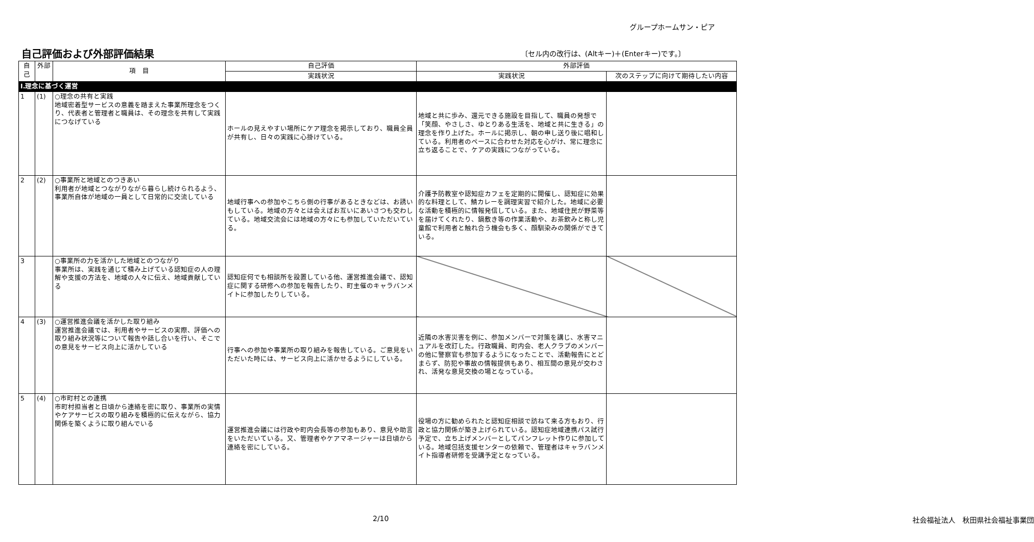グループホームサン・ピア
自己評価および外部評価結果
〔セル内の改行は、(Altキー)＋(Enterキー)です。〕
| 自己 | 外部 | 項 目 | 自己評価 | 外部評価 | |
| --- | --- | --- | --- | --- | --- |
| | | | 実践状況 | 実践状況 | 次のステップに向けて期待したい内容 |
| Ⅰ.理念に基づく運営 | | | | | |
| 1 | (1) | ○理念の共有と実践 地域密着型サービスの意義を踏まえた事業所理念をつくり、代表者と管理者と職員は、その理念を共有して実践につなげている | ホールの見えやすい場所にケア理念を掲示しており、職員全員が共有し、日々の実践に心掛けている。 | 地域と共に歩み、還元できる施設を目指して、職員の発想で「笑顔、やさしさ、ゆとりある生活を、地域と共に生きる」の理念を作り上げた。ホールに掲示し、朝の申し送り後に唱和している。利用者のペースに合わせた対応を心がけ、常に理念に立ち返ることで、ケアの実践につながっている。 | |
| 2 | (2) | ○事業所と地域とのつきあい 利用者が地域とつながりながら暮らし続けられるよう、事業所自体が地域の一員として日常的に交流している | 地域行事への参加やこちら側の行事があるときなどは、お誘いもしている。地域の方々とは会えばお互いにあいさつも交わしている。地域交流会には地域の方々にも参加していただいている。 | 介護予防教室や認知症カフェを定期的に開催し、認知症に効果的な料理として、鯖カレーを調理実習で紹介した。地域に必要な活動を積極的に情報発信している。また、地域住民が野菜等を届けてくれたり、鍋敷き等の作業活動や、お茶飲みと称し児童館で利用者と触れ合う機会も多く、顔馴染みの関係ができている。 | |
| 3 | | ○事業所の力を活かした地域とのつながり 事業所は、実践を通じて積み上げている認知症の人の理解や支援の方法を、地域の人々に伝え、地域貢献している | 認知症何でも相談所を設置している他、運営推進会議で、認知症に関する研修への参加を報告したり、町主催のキャラバンメイトに参加したりしている。 | | |
| 4 | (3) | ○運営推進会議を活かした取り組み 運営推進会議では、利用者やサービスの実際、評価への取り組み状況等について報告や話し合いを行い、そこでの意見をサービス向上に活かしている | 行事への参加や事業所の取り組みを報告している。ご意見をいただいた時には、サービス向上に活かせるようにしている。 | 近隣の水害災害を例に、参加メンバーで対策を講じ、水害マニュアルを改訂した。行政職員、町内会、老人クラブのメンバーの他に警察官も参加するようになったことで、活動報告にとどまらず、防犯や事故の情報提供もあり、相互間の意見が交わされ、活発な意見交換の場となっている。 | |
| 5 | (4) | ○市町村との連携 市町村担当者と日頃から連絡を密に取り、事業所の実情やケアサービスの取り組みを積極的に伝えながら、協力関係を築くように取り組んでいる | 運営推進会議には行政や町内会長等の参加もあり、意見や助言をいただいている。又、管理者やケアマネージャーは日頃から連絡を密にしている。 | 役場の方に勧められたと認知症相談で訪ねて来る方もおり、行政と協力関係が築き上げられている。認知症地域連携パス試行予定で、立ち上げメンバーとしてパンフレット作りに参加している。地域包括支援センターの依頼で、管理者はキャラバンメイト指導者研修を受講予定となっている。 | |
2/10 社会福祉法人　秋田県社会福祉事業団